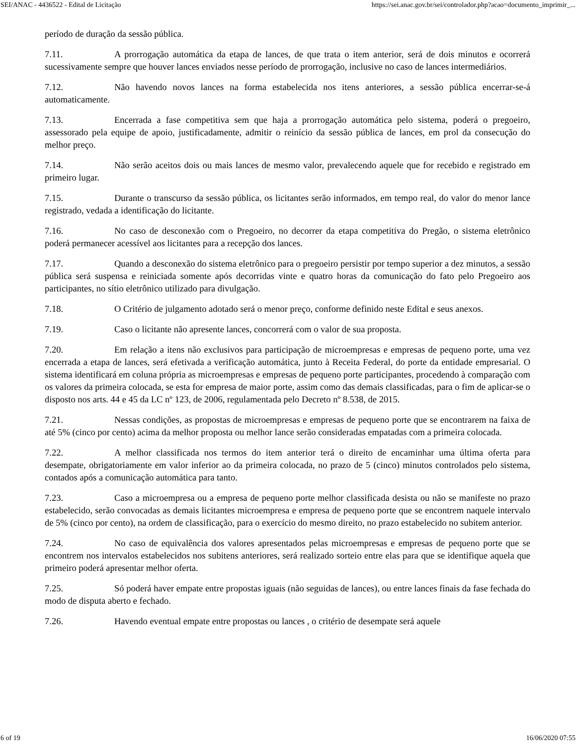SEI/ANAC - 4436522 - Edital de Licitação https://sei.anac.gov.br/sei/controlador.php?acao=documento_imprimir_...
período de duração da sessão pública.
7.11. A prorrogação automática da etapa de lances, de que trata o item anterior, será de dois minutos e ocorrerá sucessivamente sempre que houver lances enviados nesse período de prorrogação, inclusive no caso de lances intermediários.
7.12. Não havendo novos lances na forma estabelecida nos itens anteriores, a sessão pública encerrar-se-á automaticamente.
7.13. Encerrada a fase competitiva sem que haja a prorrogação automática pelo sistema, poderá o pregoeiro, assessorado pela equipe de apoio, justificadamente, admitir o reinício da sessão pública de lances, em prol da consecução do melhor preço.
7.14. Não serão aceitos dois ou mais lances de mesmo valor, prevalecendo aquele que for recebido e registrado em primeiro lugar.
7.15. Durante o transcurso da sessão pública, os licitantes serão informados, em tempo real, do valor do menor lance registrado, vedada a identificação do licitante.
7.16. No caso de desconexão com o Pregoeiro, no decorrer da etapa competitiva do Pregão, o sistema eletrônico poderá permanecer acessível aos licitantes para a recepção dos lances.
7.17. Quando a desconexão do sistema eletrônico para o pregoeiro persistir por tempo superior a dez minutos, a sessão pública será suspensa e reiniciada somente após decorridas vinte e quatro horas da comunicação do fato pelo Pregoeiro aos participantes, no sítio eletrônico utilizado para divulgação.
7.18. O Critério de julgamento adotado será o menor preço, conforme definido neste Edital e seus anexos.
7.19. Caso o licitante não apresente lances, concorrerá com o valor de sua proposta.
7.20. Em relação a itens não exclusivos para participação de microempresas e empresas de pequeno porte, uma vez encerrada a etapa de lances, será efetivada a verificação automática, junto à Receita Federal, do porte da entidade empresarial. O sistema identificará em coluna própria as microempresas e empresas de pequeno porte participantes, procedendo à comparação com os valores da primeira colocada, se esta for empresa de maior porte, assim como das demais classificadas, para o fim de aplicar-se o disposto nos arts. 44 e 45 da LC nº 123, de 2006, regulamentada pelo Decreto nº 8.538, de 2015.
7.21. Nessas condições, as propostas de microempresas e empresas de pequeno porte que se encontrarem na faixa de até 5% (cinco por cento) acima da melhor proposta ou melhor lance serão consideradas empatadas com a primeira colocada.
7.22. A melhor classificada nos termos do item anterior terá o direito de encaminhar uma última oferta para desempate, obrigatoriamente em valor inferior ao da primeira colocada, no prazo de 5 (cinco) minutos controlados pelo sistema, contados após a comunicação automática para tanto.
7.23. Caso a microempresa ou a empresa de pequeno porte melhor classificada desista ou não se manifeste no prazo estabelecido, serão convocadas as demais licitantes microempresa e empresa de pequeno porte que se encontrem naquele intervalo de 5% (cinco por cento), na ordem de classificação, para o exercício do mesmo direito, no prazo estabelecido no subitem anterior.
7.24. No caso de equivalência dos valores apresentados pelas microempresas e empresas de pequeno porte que se encontrem nos intervalos estabelecidos nos subitens anteriores, será realizado sorteio entre elas para que se identifique aquela que primeiro poderá apresentar melhor oferta.
7.25. Só poderá haver empate entre propostas iguais (não seguidas de lances), ou entre lances finais da fase fechada do modo de disputa aberto e fechado.
7.26. Havendo eventual empate entre propostas ou lances , o critério de desempate será aquele
6 of 19 16/06/2020 07:55